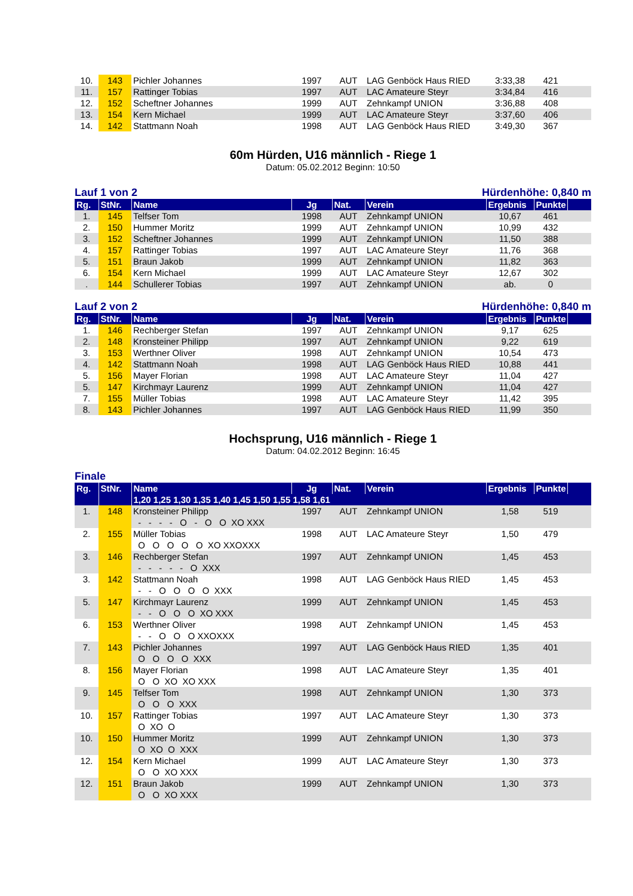| 10. | 143 | Pichler Johannes | 1997 | AUT | LAG Genböck Haus RIED | 3:33,38 | 421 | |
| 11. | 157 | Rattinger Tobias | 1997 | AUT | LAC Amateure Steyr | 3:34,84 | 416 | |
| 12. | 152 | Scheftner Johannes | 1999 | AUT | Zehnkampf UNION | 3:36,88 | 408 | |
| 13. | 154 | Kern Michael | 1999 | AUT | LAC Amateure Steyr | 3:37,60 | 406 | |
| 14. | 142 | Stattmann Noah | 1998 | AUT | LAG Genböck Haus RIED | 3:49,30 | 367 | |
60m Hürden, U16 männlich - Riege 1
Datum: 05.02.2012 Beginn: 10:50
Lauf 1 von 2 Hürdenhöhe: 0,840 m
| Rg. | StNr. | Name | Jg | Nat. | Verein | Ergebnis | Punkte | |
| --- | --- | --- | --- | --- | --- | --- | --- | --- |
| 1. | 145 | Telfser Tom | 1998 | AUT | Zehnkampf UNION | 10,67 | 461 | |
| 2. | 150 | Hummer Moritz | 1999 | AUT | Zehnkampf UNION | 10,99 | 432 | |
| 3. | 152 | Scheftner Johannes | 1999 | AUT | Zehnkampf UNION | 11,50 | 388 | |
| 4. | 157 | Rattinger Tobias | 1997 | AUT | LAC Amateure Steyr | 11,76 | 368 | |
| 5. | 151 | Braun Jakob | 1999 | AUT | Zehnkampf UNION | 11,82 | 363 | |
| 6. | 154 | Kern Michael | 1999 | AUT | LAC Amateure Steyr | 12,67 | 302 | |
| . | 144 | Schullerer Tobias | 1997 | AUT | Zehnkampf UNION | ab. | 0 | |
Lauf 2 von 2 Hürdenhöhe: 0,840 m
| Rg. | StNr. | Name | Jg | Nat. | Verein | Ergebnis | Punkte | |
| --- | --- | --- | --- | --- | --- | --- | --- | --- |
| 1. | 146 | Rechberger Stefan | 1997 | AUT | Zehnkampf UNION | 9,17 | 625 | |
| 2. | 148 | Kronsteiner Philipp | 1997 | AUT | Zehnkampf UNION | 9,22 | 619 | |
| 3. | 153 | Werthner Oliver | 1998 | AUT | Zehnkampf UNION | 10,54 | 473 | |
| 4. | 142 | Stattmann Noah | 1998 | AUT | LAG Genböck Haus RIED | 10,88 | 441 | |
| 5. | 156 | Mayer Florian | 1998 | AUT | LAC Amateure Steyr | 11,04 | 427 | |
| 5. | 147 | Kirchmayr Laurenz | 1999 | AUT | Zehnkampf UNION | 11,04 | 427 | |
| 7. | 155 | Müller Tobias | 1998 | AUT | LAC Amateure Steyr | 11,42 | 395 | |
| 8. | 143 | Pichler Johannes | 1997 | AUT | LAG Genböck Haus RIED | 11,99 | 350 | |
Hochsprung, U16 männlich - Riege 1
Datum: 04.02.2012 Beginn: 16:45
Finale
| Rg. | StNr. | Name | Jg | Nat. | Verein | Ergebnis | Punkte | |
| --- | --- | --- | --- | --- | --- | --- | --- | --- |
| | | 1,20 1,25 1,30 1,35 1,40 1,45 1,50 1,55 1,58 1,61 | | | | | | |
| 1. | 148 | Kronsteiner Philipp | 1997 | AUT | Zehnkampf UNION | 1,58 | 519 | |
| | | - - - - O - O O XO XXX | | | | | | |
| 2. | 155 | Müller Tobias | 1998 | AUT | LAC Amateure Steyr | 1,50 | 479 | |
| | | O O O O O XO XXOXXX | | | | | | |
| 3. | 146 | Rechberger Stefan | 1997 | AUT | Zehnkampf UNION | 1,45 | 453 | |
| | | - - - - - O XXX | | | | | | |
| 3. | 142 | Stattmann Noah | 1998 | AUT | LAG Genböck Haus RIED | 1,45 | 453 | |
| | | - - O O O O XXX | | | | | | |
| 5. | 147 | Kirchmayr Laurenz | 1999 | AUT | Zehnkampf UNION | 1,45 | 453 | |
| | | - - O O O XO XXX | | | | | | |
| 6. | 153 | Werthner Oliver | 1998 | AUT | Zehnkampf UNION | 1,45 | 453 | |
| | | - - O O O XXOXXX | | | | | | |
| 7. | 143 | Pichler Johannes | 1997 | AUT | LAG Genböck Haus RIED | 1,35 | 401 | |
| | | O O O O XXX | | | | | | |
| 8. | 156 | Mayer Florian | 1998 | AUT | LAC Amateure Steyr | 1,35 | 401 | |
| | | O O XO XO XXX | | | | | | |
| 9. | 145 | Telfser Tom | 1998 | AUT | Zehnkampf UNION | 1,30 | 373 | |
| | | O O O XXX | | | | | | |
| 10. | 157 | Rattinger Tobias | 1997 | AUT | LAC Amateure Steyr | 1,30 | 373 | |
| | | O XO O | | | | | | |
| 10. | 150 | Hummer Moritz | 1999 | AUT | Zehnkampf UNION | 1,30 | 373 | |
| | | O XO O XXX | | | | | | |
| 12. | 154 | Kern Michael | 1999 | AUT | LAC Amateure Steyr | 1,30 | 373 | |
| | | O O XO XXX | | | | | | |
| 12. | 151 | Braun Jakob | 1999 | AUT | Zehnkampf UNION | 1,30 | 373 | |
| | | O O XO XXX | | | | | | |